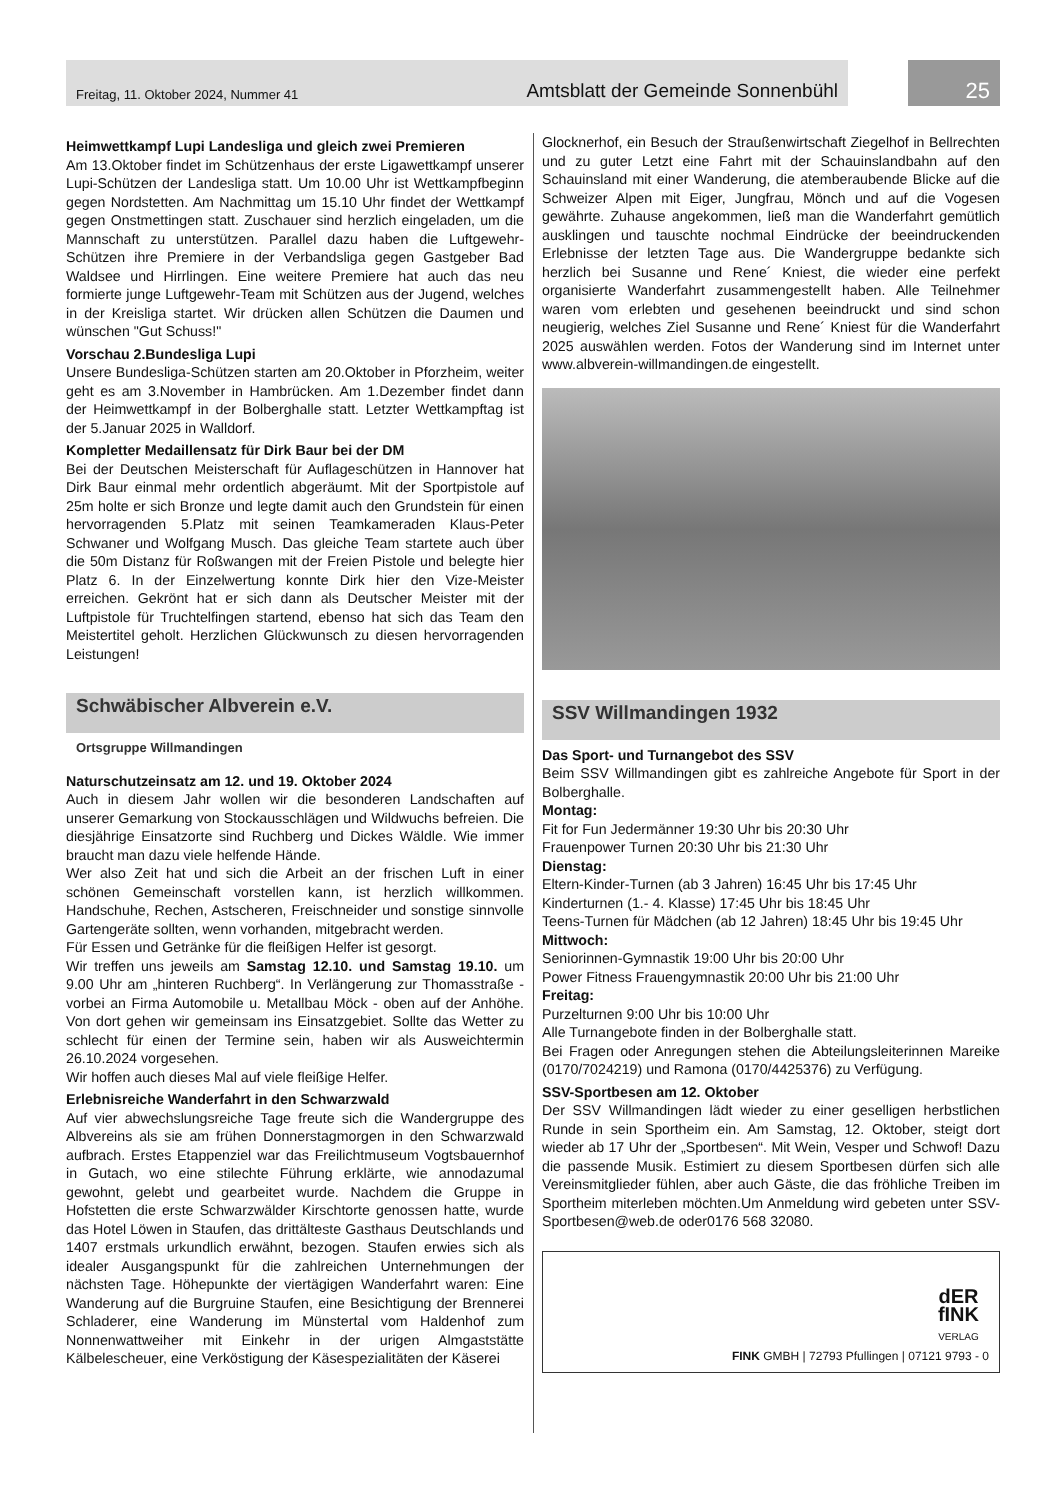Freitag, 11. Oktober 2024, Nummer 41 Amtsblatt der Gemeinde Sonnenbühl
25
Heimwettkampf Lupi Landesliga und gleich zwei Premieren
Am 13.Oktober findet im Schützenhaus der erste Ligawettkampf unserer Lupi-Schützen der Landesliga statt. Um 10.00 Uhr ist Wettkampfbeginn gegen Nordstetten. Am Nachmittag um 15.10 Uhr findet der Wettkampf gegen Onstmettingen statt. Zuschauer sind herzlich eingeladen, um die Mannschaft zu unterstützen. Parallel dazu haben die Luftgewehr-Schützen ihre Premiere in der Verbandsliga gegen Gastgeber Bad Waldsee und Hirrlingen. Eine weitere Premiere hat auch das neu formierte junge Luftgewehr-Team mit Schützen aus der Jugend, welches in der Kreisliga startet. Wir drücken allen Schützen die Daumen und wünschen "Gut Schuss!"
Vorschau 2.Bundesliga Lupi
Unsere Bundesliga-Schützen starten am 20.Oktober in Pforzheim, weiter geht es am 3.November in Hambrücken. Am 1.Dezember findet dann der Heimwettkampf in der Bolberghalle statt. Letzter Wettkampftag ist der 5.Januar 2025 in Walldorf.
Kompletter Medaillensatz für Dirk Baur bei der DM
Bei der Deutschen Meisterschaft für Auflageschützen in Hannover hat Dirk Baur einmal mehr ordentlich abgeräumt. Mit der Sportpistole auf 25m holte er sich Bronze und legte damit auch den Grundstein für einen hervorragenden 5.Platz mit seinen Teamkameraden Klaus-Peter Schwaner und Wolfgang Musch. Das gleiche Team startete auch über die 50m Distanz für Roßwangen mit der Freien Pistole und belegte hier Platz 6. In der Einzelwertung konnte Dirk hier den Vize-Meister erreichen. Gekrönt hat er sich dann als Deutscher Meister mit der Luftpistole für Truchtelfingen startend, ebenso hat sich das Team den Meistertitel geholt. Herzlichen Glückwunsch zu diesen hervorragenden Leistungen!
Schwäbischer Albverein e.V.
Ortsgruppe Willmandingen
Naturschutzeinsatz am 12. und 19. Oktober 2024
Auch in diesem Jahr wollen wir die besonderen Landschaften auf unserer Gemarkung von Stockausschlägen und Wildwuchs befreien. Die diesjährige Einsatzorte sind Ruchberg und Dickes Wäldle. Wie immer braucht man dazu viele helfende Hände.
Wer also Zeit hat und sich die Arbeit an der frischen Luft in einer schönen Gemeinschaft vorstellen kann, ist herzlich willkommen. Handschuhe, Rechen, Astscheren, Freischneider und sonstige sinnvolle Gartengeräte sollten, wenn vorhanden, mitgebracht werden.
Für Essen und Getränke für die fleißigen Helfer ist gesorgt.
Wir treffen uns jeweils am Samstag 12.10. und Samstag 19.10. um 9.00 Uhr am „hinteren Ruchberg“. In Verlängerung zur Thomasstraße - vorbei an Firma Automobile u. Metallbau Möck - oben auf der Anhöhe. Von dort gehen wir gemeinsam ins Einsatzgebiet. Sollte das Wetter zu schlecht für einen der Termine sein, haben wir als Ausweichtermin 26.10.2024 vorgesehen.
Wir hoffen auch dieses Mal auf viele fleißige Helfer.
Erlebnisreiche Wanderfahrt in den Schwarzwald
Auf vier abwechslungsreiche Tage freute sich die Wandergruppe des Albvereins als sie am frühen Donnerstagmorgen in den Schwarzwald aufbrach. Erstes Etappenziel war das Freilichtmuseum Vogtsbauernhof in Gutach, wo eine stilechte Führung erklärte, wie annodazumal gewohnt, gelebt und gearbeitet wurde. Nachdem die Gruppe in Hofstetten die erste Schwarzwälder Kirschtorte genossen hatte, wurde das Hotel Löwen in Staufen, das drittälteste Gasthaus Deutschlands und 1407 erstmals urkundlich erwähnt, bezogen. Staufen erwies sich als idealer Ausgangspunkt für die zahlreichen Unternehmungen der nächsten Tage. Höhepunkte der viertägigen Wanderfahrt waren: Eine Wanderung auf die Burgruine Staufen, eine Besichtigung der Brennerei Schladerer, eine Wanderung im Münstertal vom Haldenhof zum Nonnenwattweiher mit Einkehr in der urigen Almgaststätte Kälbelescheuer, eine Verköstigung der Käsespezialitäten der Käserei
Glocknerhof, ein Besuch der Straußenwirtschaft Ziegelhof in Bellrechten und zu guter Letzt eine Fahrt mit der Schauinslandbahn auf den Schauinsland mit einer Wanderung, die atemberaubende Blicke auf die Schweizer Alpen mit Eiger, Jungfrau, Mönch und auf die Vogesen gewährte. Zuhause angekommen, ließ man die Wanderfahrt gemütlich ausklingen und tauschte nochmal Eindrücke der beeindruckenden Erlebnisse der letzten Tage aus. Die Wandergruppe bedankte sich herzlich bei Susanne und Rene´ Kniest, die wieder eine perfekt organisierte Wanderfahrt zusammengestellt haben. Alle Teilnehmer waren vom erlebten und gesehenen beeindruckt und sind schon neugierig, welches Ziel Susanne und Rene´ Kniest für die Wanderfahrt 2025 auswählen werden. Fotos der Wanderung sind im Internet unter www.albverein-willmandingen.de eingestellt.
SSV Willmandingen 1932
Das Sport- und Turnangebot des SSV
Beim SSV Willmandingen gibt es zahlreiche Angebote für Sport in der Bolberghalle.
Montag:
Fit for Fun Jedermänner 19:30 Uhr bis 20:30 Uhr
Frauenpower Turnen 20:30 Uhr bis 21:30 Uhr
Dienstag:
Eltern-Kinder-Turnen (ab 3 Jahren) 16:45 Uhr bis 17:45 Uhr
Kinderturnen (1.- 4. Klasse) 17:45 Uhr bis 18:45 Uhr
Teens-Turnen für Mädchen (ab 12 Jahren) 18:45 Uhr bis 19:45 Uhr
Mittwoch:
Seniorinnen-Gymnastik 19:00 Uhr bis 20:00 Uhr
Power Fitness Frauengymnastik 20:00 Uhr bis 21:00 Uhr
Freitag:
Purzelturnen 9:00 Uhr bis 10:00 Uhr
Alle Turnangebote finden in der Bolberghalle statt.
Bei Fragen oder Anregungen stehen die Abteilungsleiterinnen Mareike (0170/7024219) und Ramona (0170/4425376) zu Verfügung.
SSV-Sportbesen am 12. Oktober
Der SSV Willmandingen lädt wieder zu einer geselligen herbstlichen Runde in sein Sportheim ein. Am Samstag, 12. Oktober, steigt dort wieder ab 17 Uhr der „Sportbesen“. Mit Wein, Vesper und Schwof! Dazu die passende Musik. Estimiert zu diesem Sportbesen dürfen sich alle Vereinsmitglieder fühlen, aber auch Gäste, die das fröhliche Treiben im Sportheim miterleben möchten.Um Anmeldung wird gebeten unter SSV-Sportbesen@web.de oder0176 568 32080.
dER
fINK
VERLAG
FINK GMBH | 72793 Pfullingen | 07121 9793 - 0